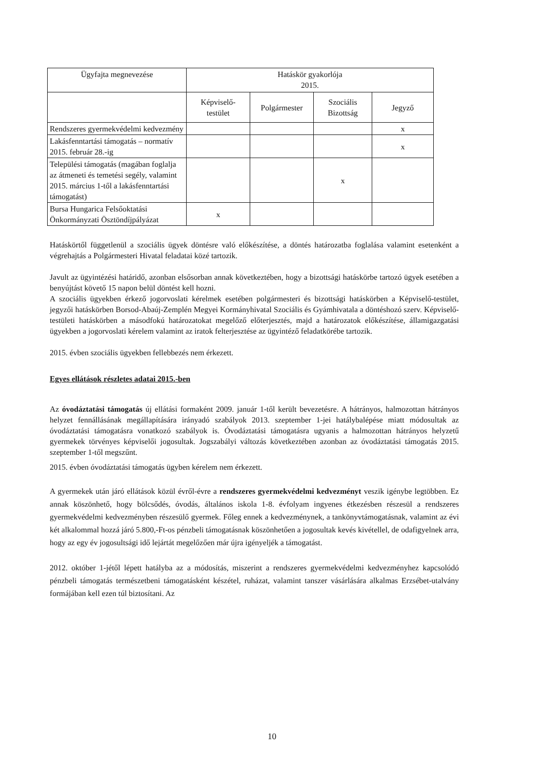| Ügyfajta megnevezése | Hatáskör gyakorlója 2015. | | | |
| --- | --- | --- | --- | --- |
| | Képviselő- testület | Polgármester | Szociális Bizottság | Jegyző |
| Rendszeres gyermekvédelmi kedvezmény | | | | x |
| Lakásfenntartási támogatás – normatív 2015. február 28.-ig | | | | x |
| Települési támogatás (magában foglalja az átmeneti és temetési segély, valamint 2015. március 1-től a lakásfenntartási támogatást) | | | x | |
| Bursa Hungarica Felsőoktatási Önkormányzati Ösztöndíjpályázat | x | | | |
Hatáskörtől függetlenül a szociális ügyek döntésre való előkészítése, a döntés határozatba foglalása valamint esetenként a végrehajtás a Polgármesteri Hivatal feladatai közé tartozik.
Javult az ügyintézési határidő, azonban elsősorban annak következtében, hogy a bizottsági hatáskörbe tartozó ügyek esetében a benyújtást követő 15 napon belül döntést kell hozni.
A szociális ügyekben érkező jogorvoslati kérelmek esetében polgármesteri és bizottsági hatáskörben a Képviselő-testület, jegyzői hatáskörben Borsod-Abaúj-Zemplén Megyei Kormányhivatal Szociális és Gyámhivatala a döntéshozó szerv. Képviselő-testületi hatáskörben a másodfokú határozatokat megelőző előterjesztés, majd a határozatok előkészítése, államigazgatási ügyekben a jogorvoslati kérelem valamint az iratok felterjesztése az ügyintéző feladatkörébe tartozik.
2015. évben szociális ügyekben fellebbezés nem érkezett.
Egyes ellátások részletes adatai 2015.-ben
Az óvodáztatási támogatás új ellátási formaként 2009. január 1-től került bevezetésre. A hátrányos, halmozottan hátrányos helyzet fennállásának megállapítására irányadó szabályok 2013. szeptember 1-jei hatálybalépése miatt módosultak az óvodáztatási támogatásra vonatkozó szabályok is. Óvodáztatási támogatásra ugyanis a halmozottan hátrányos helyzetű gyermekek törvényes képviselői jogosultak. Jogszabályi változás következtében azonban az óvodáztatási támogatás 2015. szeptember 1-től megszűnt.
2015. évben óvodáztatási támogatás ügyben kérelem nem érkezett.
A gyermekek után járó ellátások közül évről-évre a rendszeres gyermekvédelmi kedvezményt veszik igénybe legtöbben. Ez annak köszönhető, hogy bölcsődés, óvodás, általános iskola 1-8. évfolyam ingyenes étkezésben részesül a rendszeres gyermekvédelmi kedvezményben részesülő gyermek. Főleg ennek a kedvezménynek, a tankönyvtámogatásnak, valamint az évi két alkalommal hozzá járó 5.800,-Ft-os pénzbeli támogatásnak köszönhetően a jogosultak kevés kivétellel, de odafigyelnek arra, hogy az egy év jogosultsági idő lejártát megelőzően már újra igényeljék a támogatást.
2012. október 1-jétől lépett hatályba az a módosítás, miszerint a rendszeres gyermekvédelmi kedvezményhez kapcsolódó pénzbeli támogatás természetbeni támogatásként készétel, ruházat, valamint tanszer vásárlására alkalmas Erzsébet-utalvány formájában kell ezen túl biztosítani. Az
10